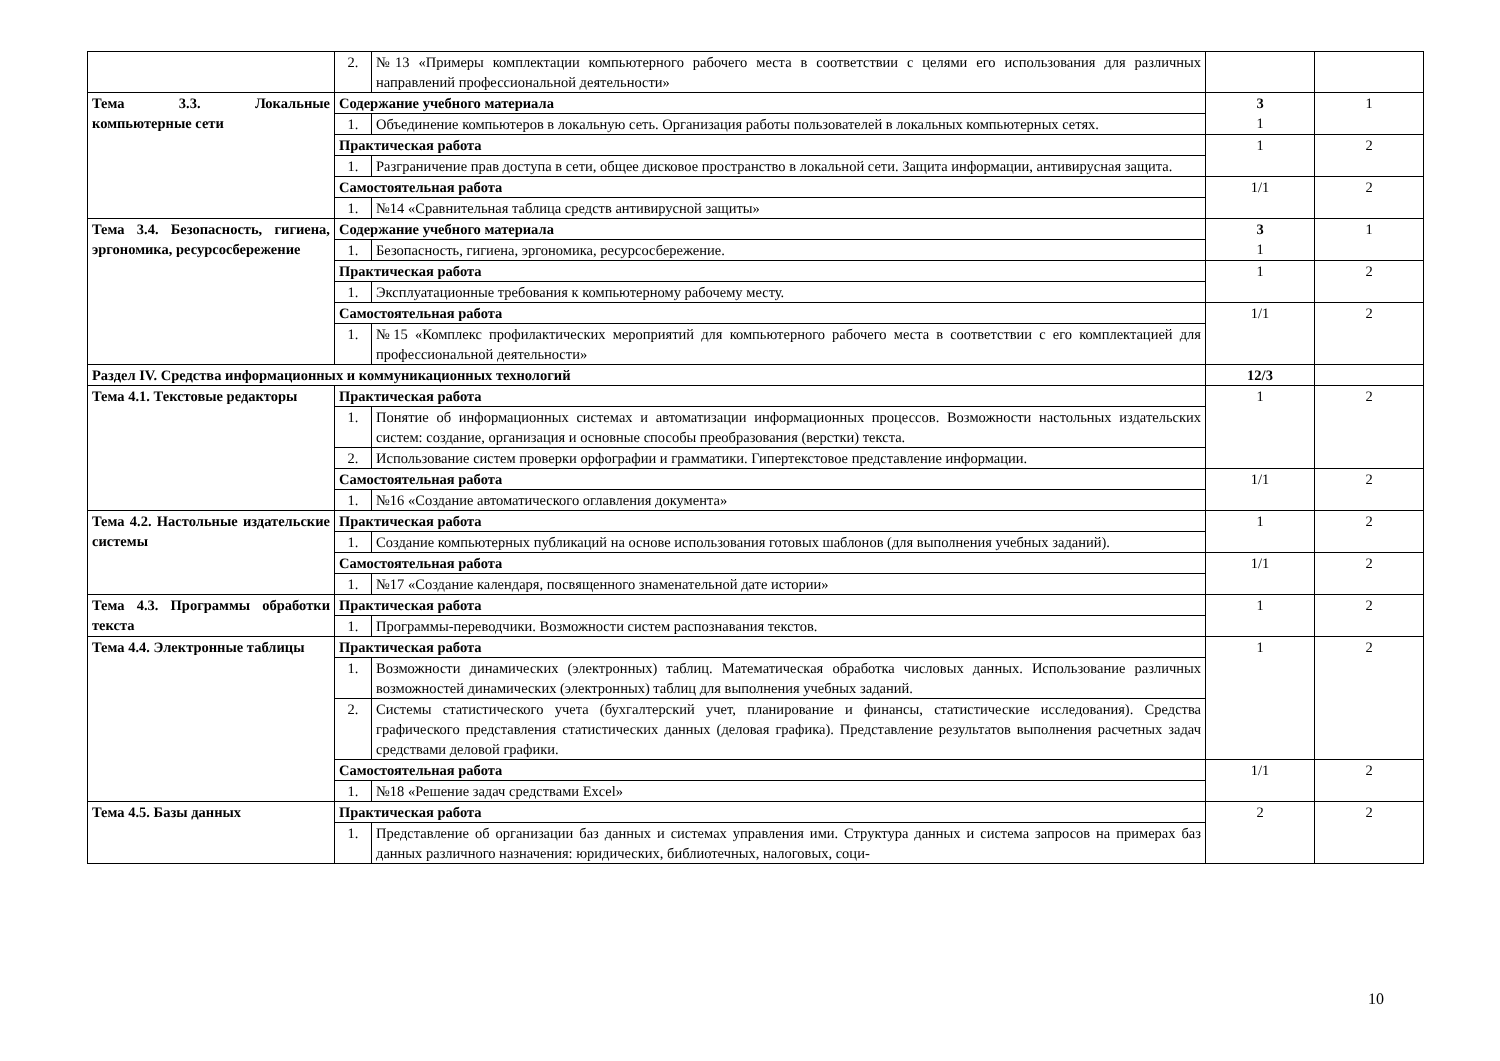| | 2. | №13 «Примеры комплектации компьютерного рабочего места в соответствии с целями его использования для различных направлений профессиональной деятельности» | | |
| Тема 3.3. Локальные компьютерные сети | Содержание учебного материала | | 3 1 | 1 |
| | 1. | Объединение компьютеров в локальную сеть. Организация работы пользователей в локальных компьютерных сетях. | | |
| | Практическая работа | | 1 | 2 |
| | 1. | Разграничение прав доступа в сети, общее дисковое пространство в локальной сети. Защита информации, антивирусная защита. | | |
| | Самостоятельная работа | | 1/1 | 2 |
| | 1. | №14 «Сравнительная таблица средств антивирусной защиты» | | |
| Тема 3.4. Безопасность, гигиена, эргономика, ресурсосбережение | Содержание учебного материала | | 3 1 | 1 |
| | 1. | Безопасность, гигиена, эргономика, ресурсосбережение. | | |
| | Практическая работа | | 1 | 2 |
| | 1. | Эксплуатационные требования к компьютерному рабочему месту. | | |
| | Самостоятельная работа | | 1/1 | 2 |
| | 1. | №15 «Комплекс профилактических мероприятий для компьютерного рабочего места в соответствии с его комплектацией для профессиональной деятельности» | | |
| Раздел IV. Средства информационных и коммуникационных технологий | | | 12/3 | |
| Тема 4.1. Текстовые редакторы | Практическая работа | | 1 | 2 |
| | 1. | Понятие об информационных системах и автоматизации информационных процессов. Возможности настольных издательских систем: создание, организация и основные способы преобразования (верстки) текста. | | |
| | 2. | Использование систем проверки орфографии и грамматики. Гипертекстовое представление информации. | | |
| | Самостоятельная работа | | 1/1 | 2 |
| | 1. | №16 «Создание автоматического оглавления документа» | | |
| Тема 4.2. Настольные издательские системы | Практическая работа | | 1 | 2 |
| | 1. | Создание компьютерных публикаций на основе использования готовых шаблонов (для выполнения учебных заданий). | | |
| | Самостоятельная работа | | 1/1 | 2 |
| | 1. | №17 «Создание календаря, посвященного знаменательной дате истории» | | |
| Тема 4.3. Программы обработки текста | Практическая работа | | 1 | 2 |
| | 1. | Программы-переводчики. Возможности систем распознавания текстов. | | |
| Тема 4.4. Электронные таблицы | Практическая работа | | 1 | 2 |
| | 1. | Возможности динамических (электронных) таблиц. Математическая обработка числовых данных. Использование различных возможностей динамических (электронных) таблиц для выполнения учебных заданий. | | |
| | 2. | Системы статистического учета (бухгалтерский учет, планирование и финансы, статистические исследования). Средства графического представления статистических данных (деловая графика). Представление результатов выполнения расчетных задач средствами деловой графики. | | |
| | Самостоятельная работа | | 1/1 | 2 |
| | 1. | №18 «Решение задач средствами Excel» | | |
| Тема 4.5. Базы данных | Практическая работа | | 2 | 2 |
| | 1. | Представление об организации баз данных и системах управления ими. Структура данных и система запросов на примерах баз данных различного назначения: юридических, библиотечных, налоговых, соци- | | |
10